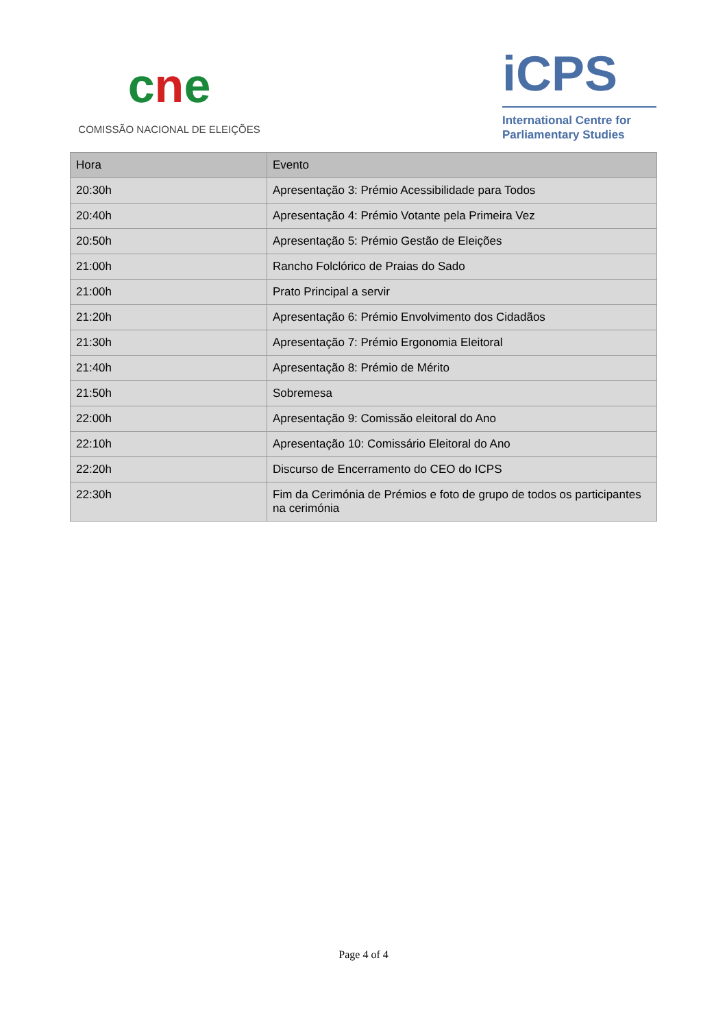cne
COMISSÃO NACIONAL DE ELEIÇÕES
iCPS
International Centre for
Parliamentary Studies
| Hora | Evento |
| --- | --- |
| 20:30h | Apresentação 3: Prémio Acessibilidade para Todos |
| 20:40h | Apresentação 4: Prémio Votante pela Primeira Vez |
| 20:50h | Apresentação 5: Prémio Gestão de Eleições |
| 21:00h | Rancho Folclórico de Praias do Sado |
| 21:00h | Prato Principal a servir |
| 21:20h | Apresentação 6: Prémio Envolvimento dos Cidadãos |
| 21:30h | Apresentação 7: Prémio Ergonomia Eleitoral |
| 21:40h | Apresentação 8: Prémio de Mérito |
| 21:50h | Sobremesa |
| 22:00h | Apresentação 9: Comissão eleitoral do Ano |
| 22:10h | Apresentação 10: Comissário Eleitoral do Ano |
| 22:20h | Discurso de Encerramento do CEO do ICPS |
| 22:30h | Fim da Cerimónia de Prémios e foto de grupo de todos os participantes na cerimónia |
Page 4 of 4